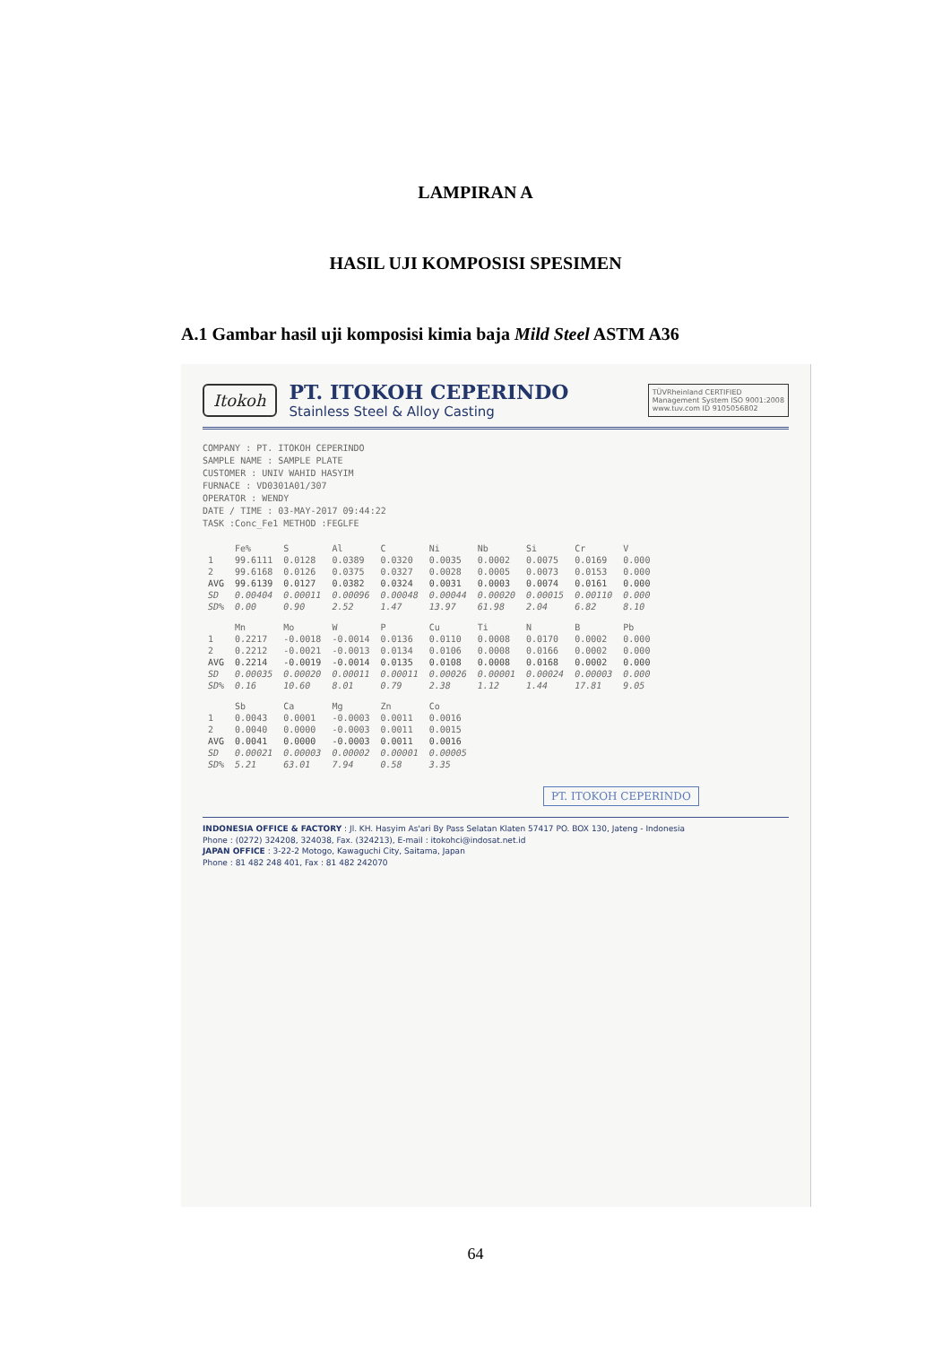LAMPIRAN A
HASIL UJI KOMPOSISI SPESIMEN
A.1 Gambar hasil uji komposisi kimia baja Mild Steel ASTM A36
Itokoh
PT. ITOKOH CEPERINDO
Stainless Steel & Alloy Casting
TÜVRheinland CERTIFIED
Management System ISO 9001:2008
www.tuv.com ID 9105056802
COMPANY : PT. ITOKOH CEPERINDO
SAMPLE NAME : SAMPLE PLATE
CUSTOMER : UNIV WAHID HASYIM
FURNACE : VD0301A01/307
OPERATOR : WENDY
DATE / TIME : 03-MAY-2017 09:44:22
TASK :Conc_Fe1 METHOD :FEGLFE
| | Fe% | S | Al | C | Ni | Nb | Si | Cr | V |
| --- | --- | --- | --- | --- | --- | --- | --- | --- | --- |
| 1 | 99.6111 | 0.0128 | 0.0389 | 0.0320 | 0.0035 | 0.0002 | 0.0075 | 0.0169 | 0.000 |
| 2 | 99.6168 | 0.0126 | 0.0375 | 0.0327 | 0.0028 | 0.0005 | 0.0073 | 0.0153 | 0.000 |
| AVG | 99.6139 | 0.0127 | 0.0382 | 0.0324 | 0.0031 | 0.0003 | 0.0074 | 0.0161 | 0.000 |
| SD | 0.00404 | 0.00011 | 0.00096 | 0.00048 | 0.00044 | 0.00020 | 0.00015 | 0.00110 | 0.000 |
| SD% | 0.00 | 0.90 | 2.52 | 1.47 | 13.97 | 61.98 | 2.04 | 6.82 | 8.10 |
| | Mn | Mo | W | P | Cu | Ti | N | B | Pb |
| --- | --- | --- | --- | --- | --- | --- | --- | --- | --- |
| 1 | 0.2217 | -0.0018 | -0.0014 | 0.0136 | 0.0110 | 0.0008 | 0.0170 | 0.0002 | 0.000 |
| 2 | 0.2212 | -0.0021 | -0.0013 | 0.0134 | 0.0106 | 0.0008 | 0.0166 | 0.0002 | 0.000 |
| AVG | 0.2214 | -0.0019 | -0.0014 | 0.0135 | 0.0108 | 0.0008 | 0.0168 | 0.0002 | 0.000 |
| SD | 0.00035 | 0.00020 | 0.00011 | 0.00011 | 0.00026 | 0.00001 | 0.00024 | 0.00003 | 0.000 |
| SD% | 0.16 | 10.60 | 8.01 | 0.79 | 2.38 | 1.12 | 1.44 | 17.81 | 9.05 |
| | Sb | Ca | Mg | Zn | Co |
| --- | --- | --- | --- | --- | --- |
| 1 | 0.0043 | 0.0001 | -0.0003 | 0.0011 | 0.0016 |
| 2 | 0.0040 | 0.0000 | -0.0003 | 0.0011 | 0.0015 |
| AVG | 0.0041 | 0.0000 | -0.0003 | 0.0011 | 0.0016 |
| SD | 0.00021 | 0.00003 | 0.00002 | 0.00001 | 0.00005 |
| SD% | 5.21 | 63.01 | 7.94 | 0.58 | 3.35 |
PT. ITOKOH CEPERINDO
INDONESIA OFFICE & FACTORY : Jl. KH. Hasyim As'ari By Pass Selatan Klaten 57417 PO. BOX 130, Jateng - Indonesia
Phone : (0272) 324208, 324038, Fax. (324213), E-mail : itokohci@indosat.net.id
JAPAN OFFICE : 3-22-2 Motogo, Kawaguchi City, Saitama, Japan
Phone : 81 482 248 401, Fax : 81 482 242070
64